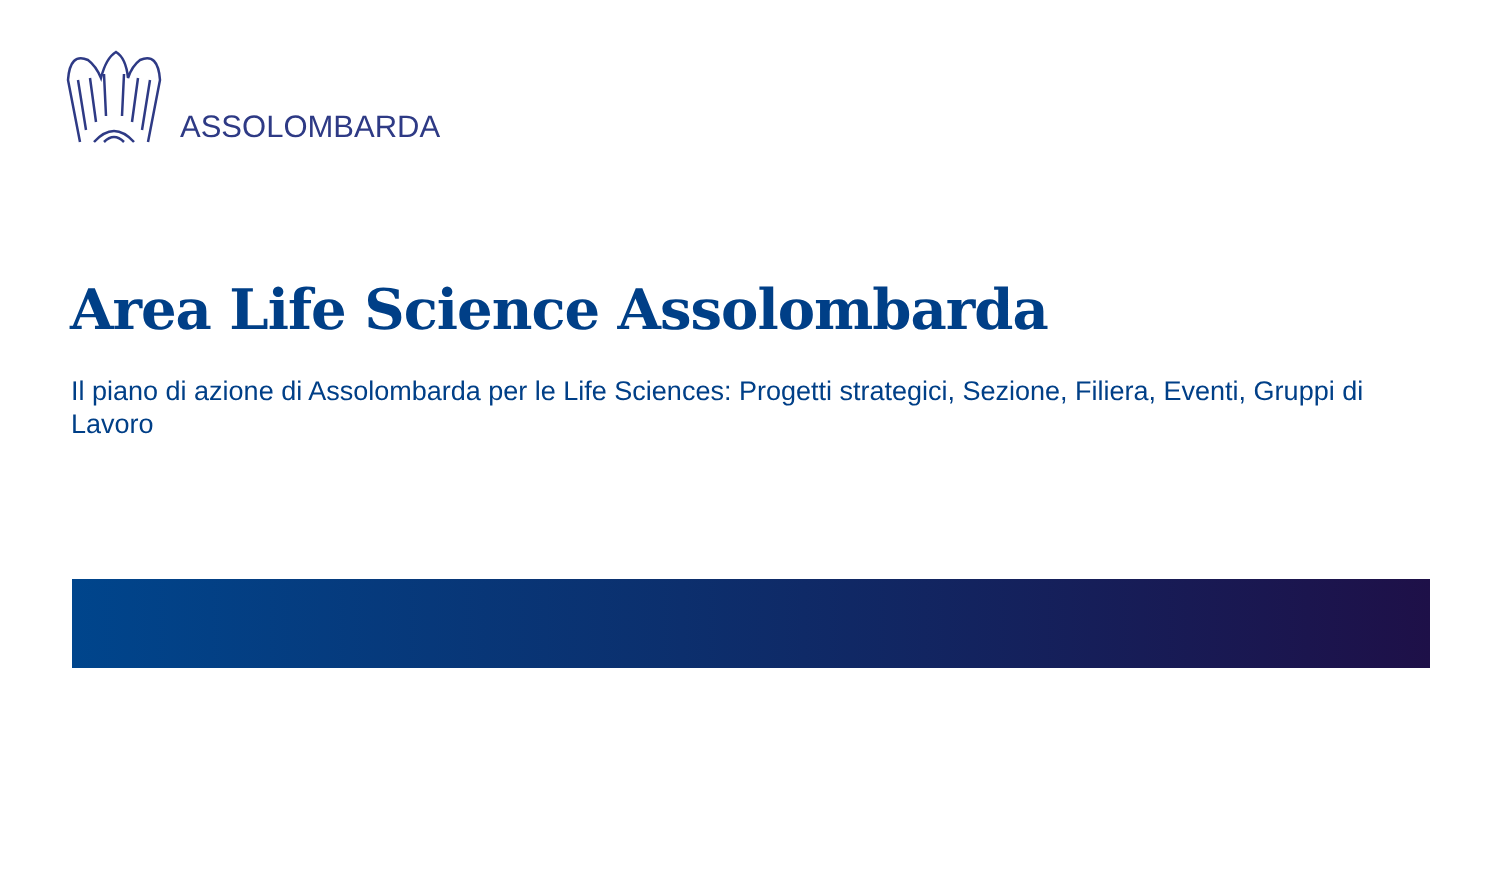ASSOLOMBARDA
Area Life Science Assolombarda
Il piano di azione di Assolombarda per le Life Sciences: Progetti strategici, Sezione, Filiera, Eventi, Gruppi di Lavoro